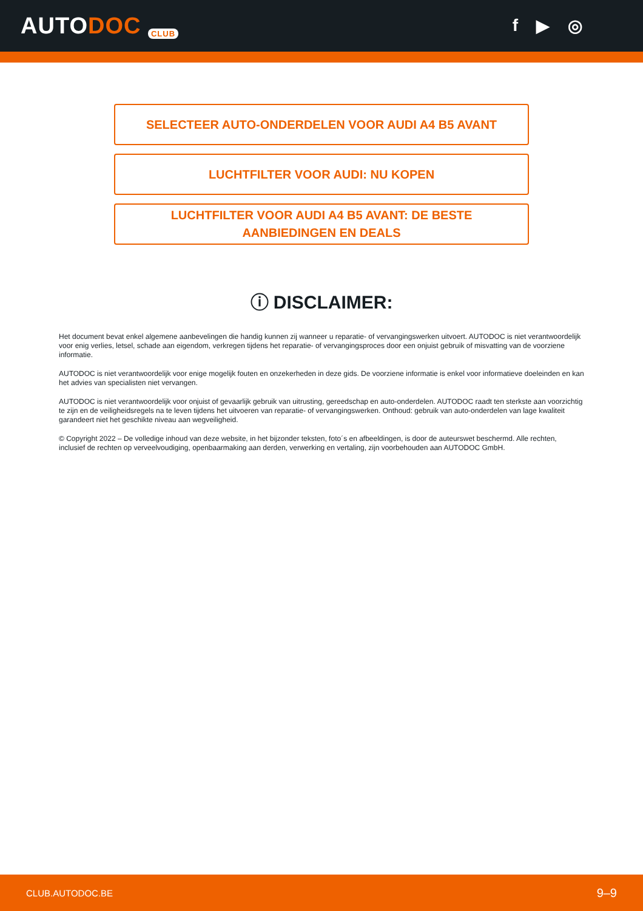AUTODOC CLUB
f ▶ ◎
SELECTEER AUTO-ONDERDELEN VOOR AUDI A4 B5 AVANT
LUCHTFILTER VOOR AUDI: NU KOPEN
LUCHTFILTER VOOR AUDI A4 B5 AVANT: DE BESTE
AANBIEDINGEN EN DEALS
ⓘ DISCLAIMER:
Het document bevat enkel algemene aanbevelingen die handig kunnen zij wanneer u reparatie- of vervangingswerken uitvoert. AUTODOC is niet verantwoordelijk voor enig verlies, letsel, schade aan eigendom, verkregen tijdens het reparatie- of vervangingsproces door een onjuist gebruik of misvatting van de voorziene informatie.
AUTODOC is niet verantwoordelijk voor enige mogelijk fouten en onzekerheden in deze gids. De voorziene informatie is enkel voor informatieve doeleinden en kan het advies van specialisten niet vervangen.
AUTODOC is niet verantwoordelijk voor onjuist of gevaarlijk gebruik van uitrusting, gereedschap en auto-onderdelen. AUTODOC raadt ten sterkste aan voorzichtig te zijn en de veiligheidsregels na te leven tijdens het uitvoeren van reparatie- of vervangingswerken. Onthoud: gebruik van auto-onderdelen van lage kwaliteit garandeert niet het geschikte niveau aan wegveiligheid.
© Copyright 2022 – De volledige inhoud van deze website, in het bijzonder teksten, foto´s en afbeeldingen, is door de auteurswet beschermd. Alle rechten, inclusief de rechten op verveelvoudiging, openbaarmaking aan derden, verwerking en vertaling, zijn voorbehouden aan AUTODOC GmbH.
CLUB.AUTODOC.BE 9–9